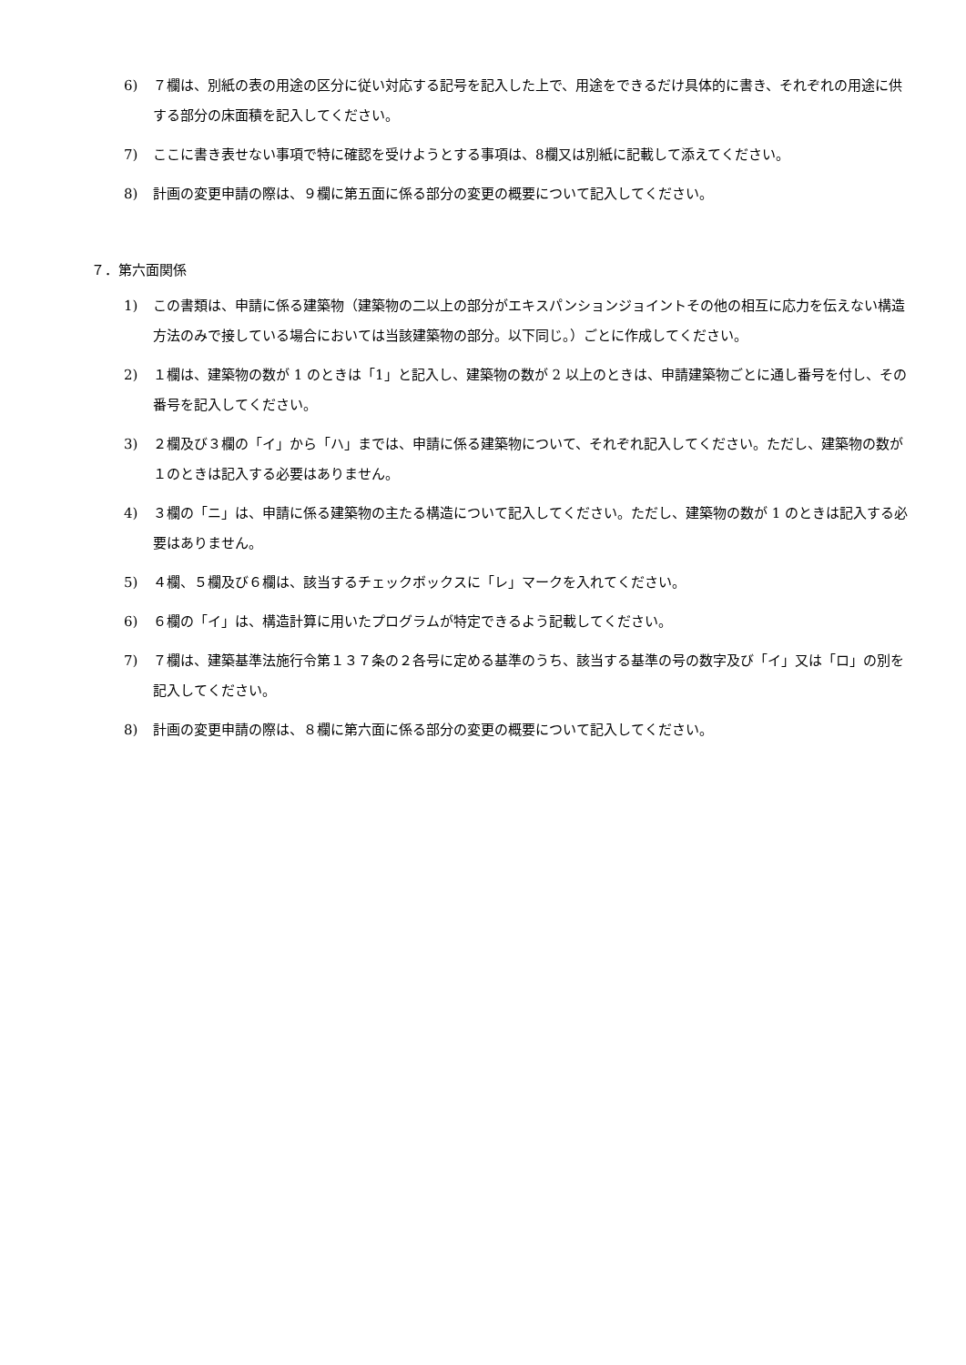6) ７欄は、別紙の表の用途の区分に従い対応する記号を記入した上で、用途をできるだけ具体的に書き、それぞれの用途に供する部分の床面積を記入してください。
7) ここに書き表せない事項で特に確認を受けようとする事項は、8欄又は別紙に記載して添えてください。
8) 計画の変更申請の際は、９欄に第五面に係る部分の変更の概要について記入してください。
７．第六面関係
1) この書類は、申請に係る建築物（建築物の二以上の部分がエキスパンションジョイントその他の相互に応力を伝えない構造方法のみで接している場合においては当該建築物の部分。以下同じ。）ごとに作成してください。
2) １欄は、建築物の数が 1 のときは「1」と記入し、建築物の数が 2 以上のときは、申請建築物ごとに通し番号を付し、その番号を記入してください。
3) ２欄及び３欄の「イ」から「ハ」までは、申請に係る建築物について、それぞれ記入してください。ただし、建築物の数が１のときは記入する必要はありません。
4) ３欄の「ニ」は、申請に係る建築物の主たる構造について記入してください。ただし、建築物の数が 1 のときは記入する必要はありません。
5) ４欄、５欄及び６欄は、該当するチェックボックスに「レ」マークを入れてください。
6) ６欄の「イ」は、構造計算に用いたプログラムが特定できるよう記載してください。
7) ７欄は、建築基準法施行令第１３７条の２各号に定める基準のうち、該当する基準の号の数字及び「イ」又は「ロ」の別を記入してください。
8) 計画の変更申請の際は、８欄に第六面に係る部分の変更の概要について記入してください。